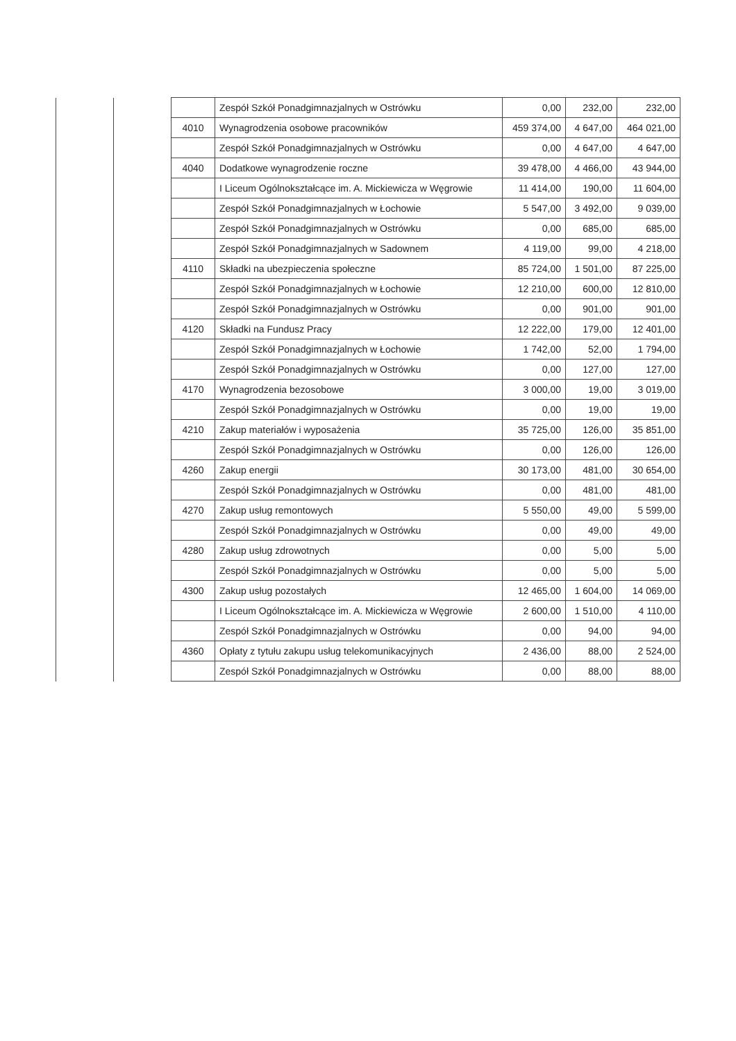| | | | Zespół Szkół Ponadgimnazjalnych w Ostrówku | 0,00 | 232,00 | 232,00 |
| | | 4010 | Wynagrodzenia osobowe pracowników | 459 374,00 | 4 647,00 | 464 021,00 |
| | | | Zespół Szkół Ponadgimnazjalnych w Ostrówku | 0,00 | 4 647,00 | 4 647,00 |
| | | 4040 | Dodatkowe wynagrodzenie roczne | 39 478,00 | 4 466,00 | 43 944,00 |
| | | | I Liceum Ogólnokształcące im. A. Mickiewicza w Węgrowie | 11 414,00 | 190,00 | 11 604,00 |
| | | | Zespół Szkół Ponadgimnazjalnych w Łochowie | 5 547,00 | 3 492,00 | 9 039,00 |
| | | | Zespół Szkół Ponadgimnazjalnych w Ostrówku | 0,00 | 685,00 | 685,00 |
| | | | Zespół Szkół Ponadgimnazjalnych w Sadownem | 4 119,00 | 99,00 | 4 218,00 |
| | | 4110 | Składki na ubezpieczenia społeczne | 85 724,00 | 1 501,00 | 87 225,00 |
| | | | Zespół Szkół Ponadgimnazjalnych w Łochowie | 12 210,00 | 600,00 | 12 810,00 |
| | | | Zespół Szkół Ponadgimnazjalnych w Ostrówku | 0,00 | 901,00 | 901,00 |
| | | 4120 | Składki na Fundusz Pracy | 12 222,00 | 179,00 | 12 401,00 |
| | | | Zespół Szkół Ponadgimnazjalnych w Łochowie | 1 742,00 | 52,00 | 1 794,00 |
| | | | Zespół Szkół Ponadgimnazjalnych w Ostrówku | 0,00 | 127,00 | 127,00 |
| | | 4170 | Wynagrodzenia bezosobowe | 3 000,00 | 19,00 | 3 019,00 |
| | | | Zespół Szkół Ponadgimnazjalnych w Ostrówku | 0,00 | 19,00 | 19,00 |
| | | 4210 | Zakup materiałów i wyposażenia | 35 725,00 | 126,00 | 35 851,00 |
| | | | Zespół Szkół Ponadgimnazjalnych w Ostrówku | 0,00 | 126,00 | 126,00 |
| | | 4260 | Zakup energii | 30 173,00 | 481,00 | 30 654,00 |
| | | | Zespół Szkół Ponadgimnazjalnych w Ostrówku | 0,00 | 481,00 | 481,00 |
| | | 4270 | Zakup usług remontowych | 5 550,00 | 49,00 | 5 599,00 |
| | | | Zespół Szkół Ponadgimnazjalnych w Ostrówku | 0,00 | 49,00 | 49,00 |
| | | 4280 | Zakup usług zdrowotnych | 0,00 | 5,00 | 5,00 |
| | | | Zespół Szkół Ponadgimnazjalnych w Ostrówku | 0,00 | 5,00 | 5,00 |
| | | 4300 | Zakup usług pozostałych | 12 465,00 | 1 604,00 | 14 069,00 |
| | | | I Liceum Ogólnokształcące im. A. Mickiewicza w Węgrowie | 2 600,00 | 1 510,00 | 4 110,00 |
| | | | Zespół Szkół Ponadgimnazjalnych w Ostrówku | 0,00 | 94,00 | 94,00 |
| | | 4360 | Opłaty z tytułu zakupu usług telekomunikacyjnych | 2 436,00 | 88,00 | 2 524,00 |
| | | | Zespół Szkół Ponadgimnazjalnych w Ostrówku | 0,00 | 88,00 | 88,00 |